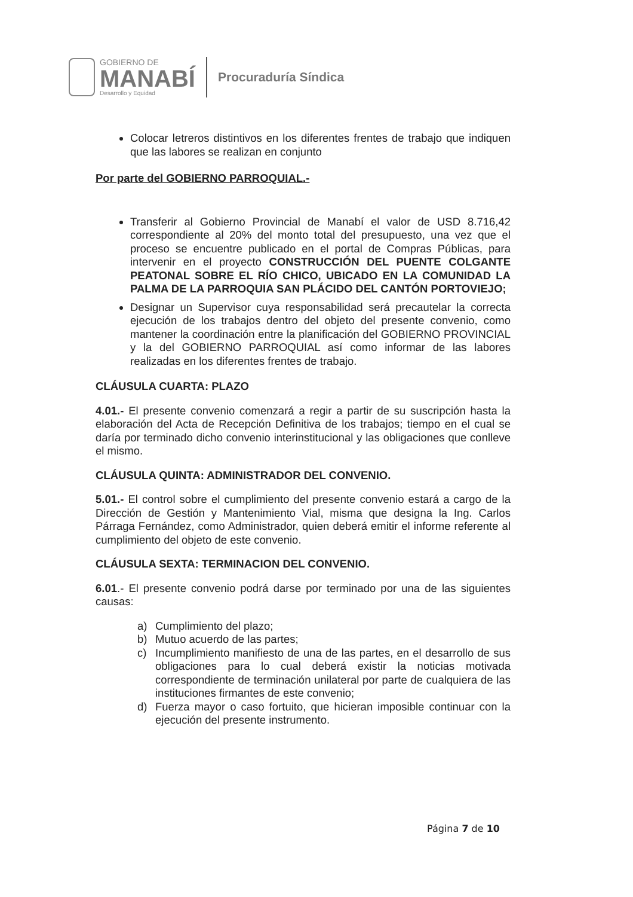GOBIERNO DE
MANABÍ
Desarrollo y Equidad
Procuraduría Síndica
Colocar letreros distintivos en los diferentes frentes de trabajo que indiquen que las labores se realizan en conjunto
Por parte del GOBIERNO PARROQUIAL.-
Transferir al Gobierno Provincial de Manabí el valor de USD 8.716,42 correspondiente al 20% del monto total del presupuesto, una vez que el proceso se encuentre publicado en el portal de Compras Públicas, para intervenir en el proyecto CONSTRUCCIÓN DEL PUENTE COLGANTE PEATONAL SOBRE EL RÍO CHICO, UBICADO EN LA COMUNIDAD LA PALMA DE LA PARROQUIA SAN PLÁCIDO DEL CANTÓN PORTOVIEJO;
Designar un Supervisor cuya responsabilidad será precautelar la correcta ejecución de los trabajos dentro del objeto del presente convenio, como mantener la coordinación entre la planificación del GOBIERNO PROVINCIAL y la del GOBIERNO PARROQUIAL así como informar de las labores realizadas en los diferentes frentes de trabajo.
CLÁUSULA CUARTA: PLAZO
4.01.- El presente convenio comenzará a regir a partir de su suscripción hasta la elaboración del Acta de Recepción Definitiva de los trabajos; tiempo en el cual se daría por terminado dicho convenio interinstitucional y las obligaciones que conlleve el mismo.
CLÁUSULA QUINTA: ADMINISTRADOR DEL CONVENIO.
5.01.- El control sobre el cumplimiento del presente convenio estará a cargo de la Dirección de Gestión y Mantenimiento Vial, misma que designa la Ing. Carlos Párraga Fernández, como Administrador, quien deberá emitir el informe referente al cumplimiento del objeto de este convenio.
CLÁUSULA SEXTA: TERMINACION DEL CONVENIO.
6.01.- El presente convenio podrá darse por terminado por una de las siguientes causas:
a) Cumplimiento del plazo;
b) Mutuo acuerdo de las partes;
c) Incumplimiento manifiesto de una de las partes, en el desarrollo de sus obligaciones para lo cual deberá existir la noticias motivada correspondiente de terminación unilateral por parte de cualquiera de las instituciones firmantes de este convenio;
d) Fuerza mayor o caso fortuito, que hicieran imposible continuar con la ejecución del presente instrumento.
Página 7 de 10